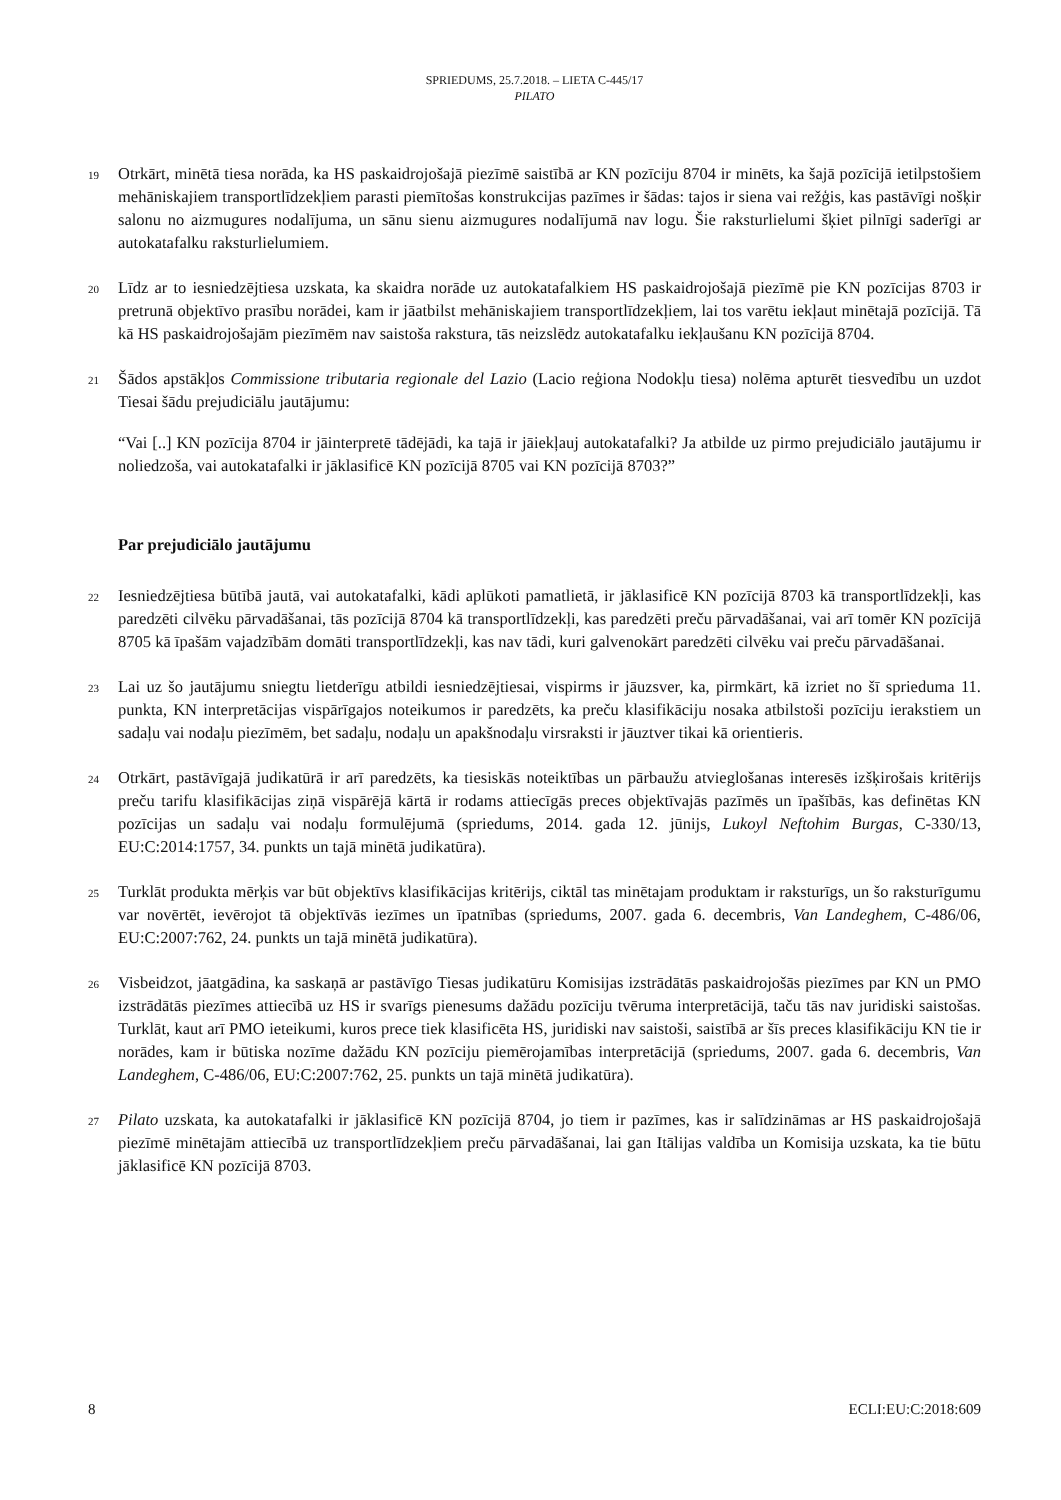SPRIEDUMS, 25.7.2018. – LIETA C-445/17
PILATO
19
Otrkārt, minētā tiesa norāda, ka HS paskaidrojošajā piezīmē saistībā ar KN pozīciju 8704 ir minēts, ka šajā pozīcijā ietilpstošiem mehāniskajiem transportlīdzekļiem parasti piemītošas konstrukcijas pazīmes ir šādas: tajos ir siena vai režģis, kas pastāvīgi nošķir salonu no aizmugures nodalījuma, un sānu sienu aizmugures nodalījumā nav logu. Šie raksturlielumi šķiet pilnīgi saderīgi ar autokatafalku raksturlielumiem.
20
Līdz ar to iesniedzējtiesa uzskata, ka skaidra norāde uz autokatafalkiem HS paskaidrojošajā piezīmē pie KN pozīcijas 8703 ir pretrunā objektīvo prasību norādei, kam ir jāatbilst mehāniskajiem transportlīdzekļiem, lai tos varētu iekļaut minētajā pozīcijā. Tā kā HS paskaidrojošajām piezīmēm nav saistoša rakstura, tās neizslēdz autokatafalku iekļaušanu KN pozīcijā 8704.
21
Šādos apstākļos Commissione tributaria regionale del Lazio (Lacio reģiona Nodokļu tiesa) nolēma apturēt tiesvedību un uzdot Tiesai šādu prejudiciālu jautājumu:
“Vai [..] KN pozīcija 8704 ir jāinterpretē tādējādi, ka tajā ir jāiekļauj autokatafalki? Ja atbilde uz pirmo prejudiciālo jautājumu ir noliedzoša, vai autokatafalki ir jāklasificē KN pozīcijā 8705 vai KN pozīcijā 8703?”
Par prejudiciālo jautājumu
22
Iesniedzējtiesa būtībā jautā, vai autokatafalki, kādi aplūkoti pamatlietā, ir jāklasificē KN pozīcijā 8703 kā transportlīdzekļi, kas paredzēti cilvēku pārvadāšanai, tās pozīcijā 8704 kā transportlīdzekļi, kas paredzēti preču pārvadāšanai, vai arī tomēr KN pozīcijā 8705 kā īpašām vajadzībām domāti transportlīdzekļi, kas nav tādi, kuri galvenokārt paredzēti cilvēku vai preču pārvadāšanai.
23
Lai uz šo jautājumu sniegtu lietderīgu atbildi iesniedzējtiesai, vispirms ir jāuzsver, ka, pirmkārt, kā izriet no šī sprieduma 11. punkta, KN interpretācijas vispārīgajos noteikumos ir paredzēts, ka preču klasifikāciju nosaka atbilstoši pozīciju ierakstiem un sadaļu vai nodaļu piezīmēm, bet sadaļu, nodaļu un apakšnodaļu virsraksti ir jāuztver tikai kā orientieris.
24
Otrkārt, pastāvīgajā judikatūrā ir arī paredzēts, ka tiesiskās noteiktības un pārbaužu atvieglošanas interesēs izšķirošais kritērijs preču tarifu klasifikācijas ziņā vispārējā kārtā ir rodams attiecīgās preces objektīvajās pazīmēs un īpašībās, kas definētas KN pozīcijas un sadaļu vai nodaļu formulējumā (spriedums, 2014. gada 12. jūnijs, Lukoyl Neftohim Burgas, C-330/13, EU:C:2014:1757, 34. punkts un tajā minētā judikatūra).
25
Turklāt produkta mērķis var būt objektīvs klasifikācijas kritērijs, ciktāl tas minētajam produktam ir raksturīgs, un šo raksturīgumu var novērtēt, ievērojot tā objektīvās iezīmes un īpatnības (spriedums, 2007. gada 6. decembris, Van Landeghem, C-486/06, EU:C:2007:762, 24. punkts un tajā minētā judikatūra).
26
Visbeidzot, jāatgādina, ka saskaņā ar pastāvīgo Tiesas judikatūru Komisijas izstrādātās paskaidrojošās piezīmes par KN un PMO izstrādātās piezīmes attiecībā uz HS ir svarīgs pienesums dažādu pozīciju tvēruma interpretācijā, taču tās nav juridiski saistošas. Turklāt, kaut arī PMO ieteikumi, kuros prece tiek klasificēta HS, juridiski nav saistoši, saistībā ar šīs preces klasifikāciju KN tie ir norādes, kam ir būtiska nozīme dažādu KN pozīciju piemērojamības interpretācijā (spriedums, 2007. gada 6. decembris, Van Landeghem, C-486/06, EU:C:2007:762, 25. punkts un tajā minētā judikatūra).
27
Pilato uzskata, ka autokatafalki ir jāklasificē KN pozīcijā 8704, jo tiem ir pazīmes, kas ir salīdzināmas ar HS paskaidrojošajā piezīmē minētajām attiecībā uz transportlīdzekļiem preču pārvadāšanai, lai gan Itālijas valdība un Komisija uzskata, ka tie būtu jāklasificē KN pozīcijā 8703.
8 ECLI:EU:C:2018:609